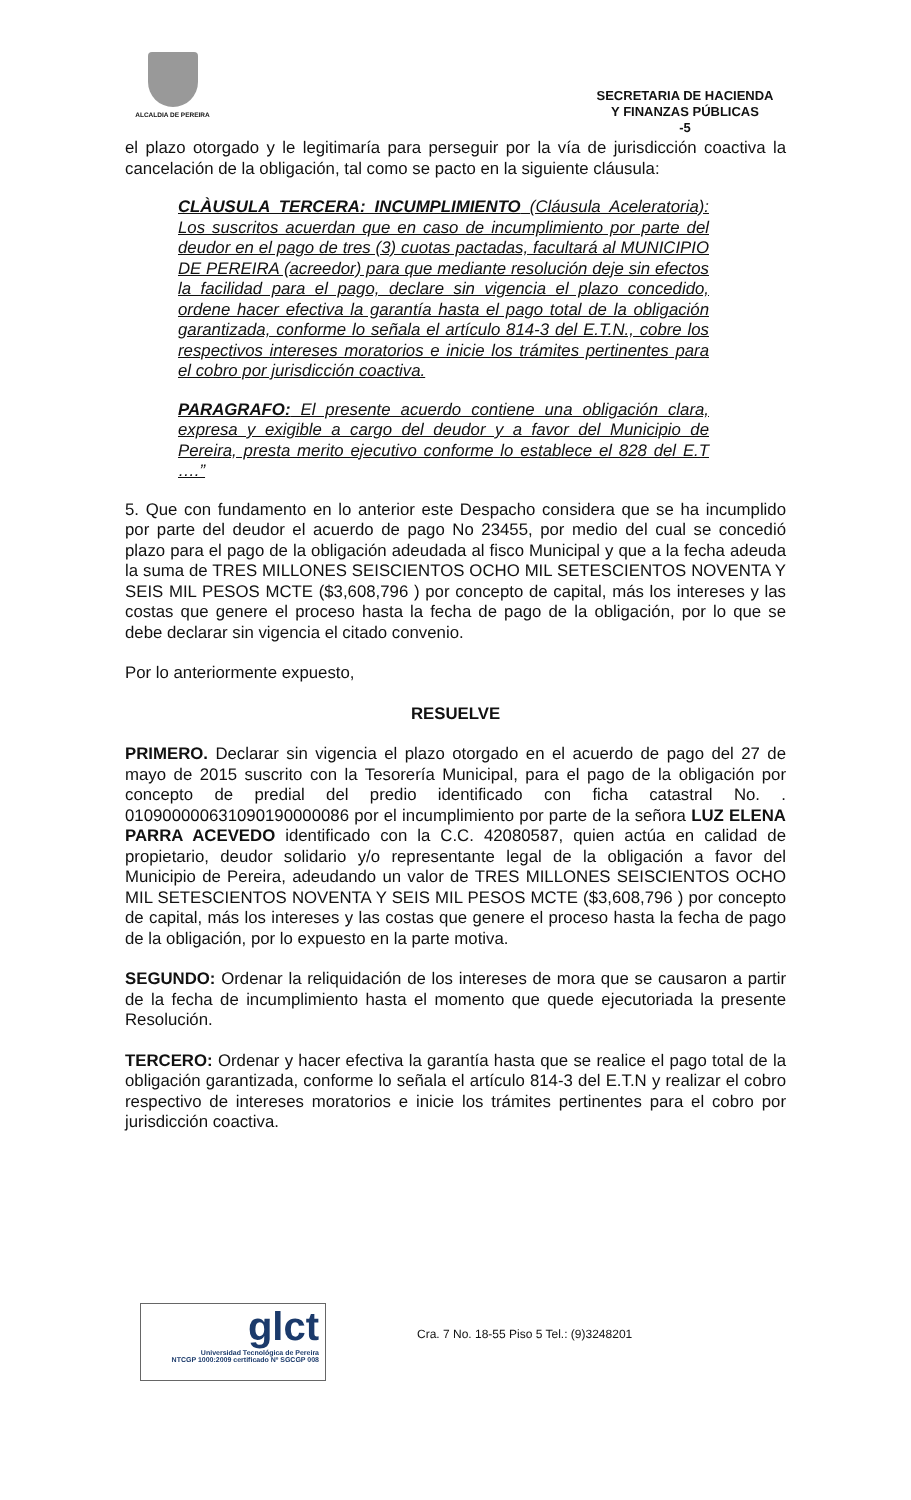ALCALDIA DE PEREIRA
SECRETARIA DE HACIENDA
Y FINANZAS PÚBLICAS
-5
el plazo otorgado y le legitimaría para perseguir por la vía de jurisdicción coactiva la cancelación de la obligación, tal como se pacto en la siguiente cláusula:
CLÀUSULA TERCERA: INCUMPLIMIENTO (Cláusula Aceleratoria): Los suscritos acuerdan que en caso de incumplimiento por parte del deudor en el pago de tres (3) cuotas pactadas, facultará al MUNICIPIO DE PEREIRA (acreedor) para que mediante resolución deje sin efectos la facilidad para el pago, declare sin vigencia el plazo concedido, ordene hacer efectiva la garantía hasta el pago total de la obligación garantizada, conforme lo señala el artículo 814-3 del E.T.N., cobre los respectivos intereses moratorios e inicie los trámites pertinentes para el cobro por jurisdicción coactiva.
PARAGRAFO: El presente acuerdo contiene una obligación clara, expresa y exigible a cargo del deudor y a favor del Municipio de Pereira, presta merito ejecutivo conforme lo establece el 828 del E.T ….”
5. Que con fundamento en lo anterior este Despacho considera que se ha incumplido por parte del deudor el acuerdo de pago No 23455, por medio del cual se concedió plazo para el pago de la obligación adeudada al fisco Municipal y que a la fecha adeuda la suma de TRES MILLONES SEISCIENTOS OCHO MIL SETESCIENTOS NOVENTA Y SEIS MIL PESOS MCTE ($3,608,796 ) por concepto de capital, más los intereses y las costas que genere el proceso hasta la fecha de pago de la obligación, por lo que se debe declarar sin vigencia el citado convenio.
Por lo anteriormente expuesto,
RESUELVE
PRIMERO. Declarar sin vigencia el plazo otorgado en el acuerdo de pago del 27 de mayo de 2015 suscrito con la Tesorería Municipal, para el pago de la obligación por concepto de predial del predio identificado con ficha catastral No. . 010900000631090190000086 por el incumplimiento por parte de la señora LUZ ELENA PARRA ACEVEDO identificado con la C.C. 42080587, quien actúa en calidad de propietario, deudor solidario y/o representante legal de la obligación a favor del Municipio de Pereira, adeudando un valor de TRES MILLONES SEISCIENTOS OCHO MIL SETESCIENTOS NOVENTA Y SEIS MIL PESOS MCTE ($3,608,796 ) por concepto de capital, más los intereses y las costas que genere el proceso hasta la fecha de pago de la obligación, por lo expuesto en la parte motiva.
SEGUNDO: Ordenar la reliquidación de los intereses de mora que se causaron a partir de la fecha de incumplimiento hasta el momento que quede ejecutoriada la presente Resolución.
TERCERO: Ordenar y hacer efectiva la garantía hasta que se realice el pago total de la obligación garantizada, conforme lo señala el artículo 814-3 del E.T.N y realizar el cobro respectivo de intereses moratorios e inicie los trámites pertinentes para el cobro por jurisdicción coactiva.
glct
Universidad Tecnológica de Pereira
NTCGP 1000:2009 certificado Nº SGCGP 008
Cra. 7 No. 18-55 Piso 5 Tel.: (9)3248201